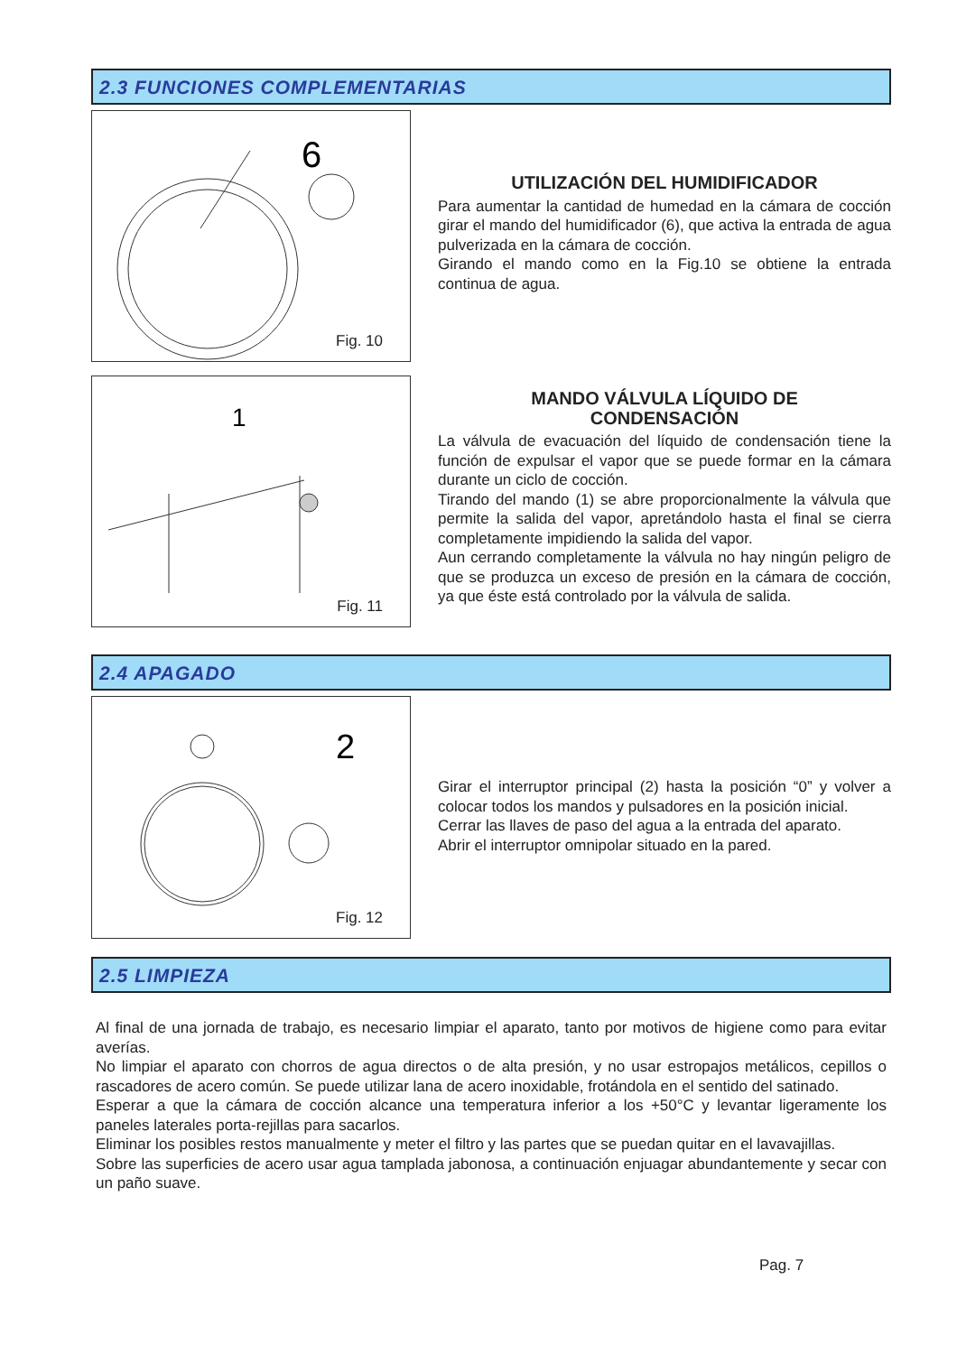2.3 FUNCIONES COMPLEMENTARIAS
6
Fig. 10
UTILIZACIÓN DEL HUMIDIFICADOR
Para aumentar la cantidad de humedad en la cámara de cocción girar el mando del humidificador (6), que activa la entrada de agua pulverizada en la cámara de cocción.
Girando el mando como en la Fig.10 se obtiene la entrada continua de agua.
1
Fig. 11
MANDO VÁLVULA LÍQUIDO DE
CONDENSACIÓN
La válvula de evacuación del líquido de condensación tiene la función de expulsar el vapor que se puede formar en la cámara durante un ciclo de cocción.
Tirando del mando (1) se abre proporcionalmente la válvula que permite la salida del vapor, apretándolo hasta el final se cierra completamente impidiendo la salida del vapor.
Aun cerrando completamente la válvula no hay ningún peligro de que se produzca un exceso de presión en la cámara de cocción, ya que éste está controlado por la válvula de salida.
2.4 APAGADO
2
Fig. 12
Girar el interruptor principal (2) hasta la posición “0” y volver a colocar todos los mandos y pulsadores en la posición inicial.
Cerrar las llaves de paso del agua a la entrada del aparato.
Abrir el interruptor omnipolar situado en la pared.
2.5 LIMPIEZA
Al final de una jornada de trabajo, es necesario limpiar el aparato, tanto por motivos de higiene como para evitar averías.
No limpiar el aparato con chorros de agua directos o de alta presión, y no usar estropajos metálicos, cepillos o rascadores de acero común. Se puede utilizar lana de acero inoxidable, frotándola en el sentido del satinado.
Esperar a que la cámara de cocción alcance una temperatura inferior a los +50°C y levantar ligeramente los paneles laterales porta-rejillas para sacarlos.
Eliminar los posibles restos manualmente y meter el filtro y las partes que se puedan quitar en el lavavajillas.
Sobre las superficies de acero usar agua tamplada jabonosa, a continuación enjuagar abundantemente y secar con un paño suave.
Pag. 7